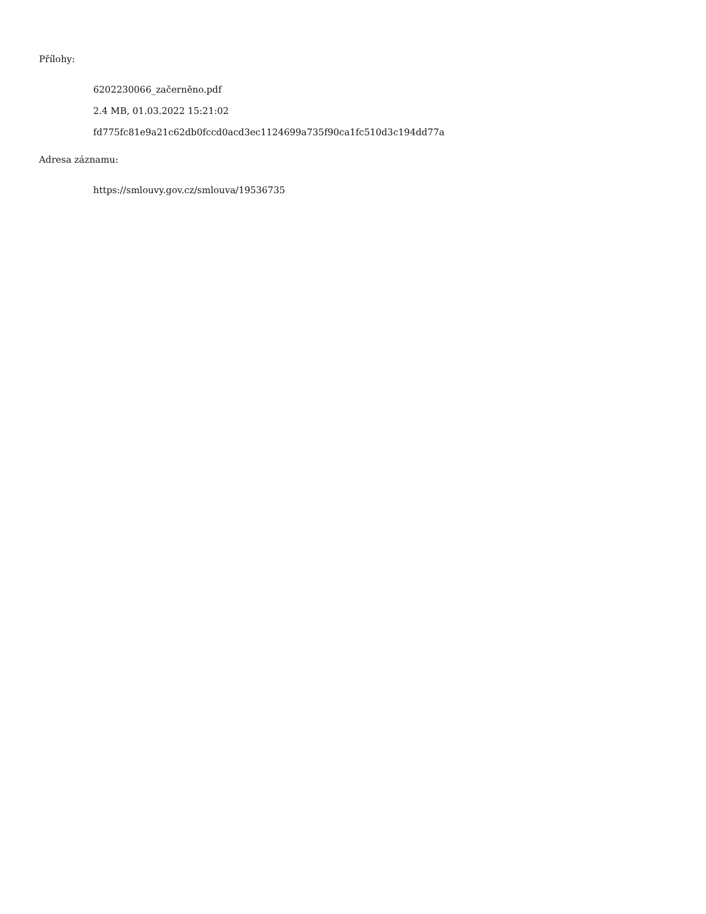Přílohy:
6202230066_začerněno.pdf
2.4 MB, 01.03.2022 15:21:02
fd775fc81e9a21c62db0fccd0acd3ec1124699a735f90ca1fc510d3c194dd77a
Adresa záznamu:
https://smlouvy.gov.cz/smlouva/19536735